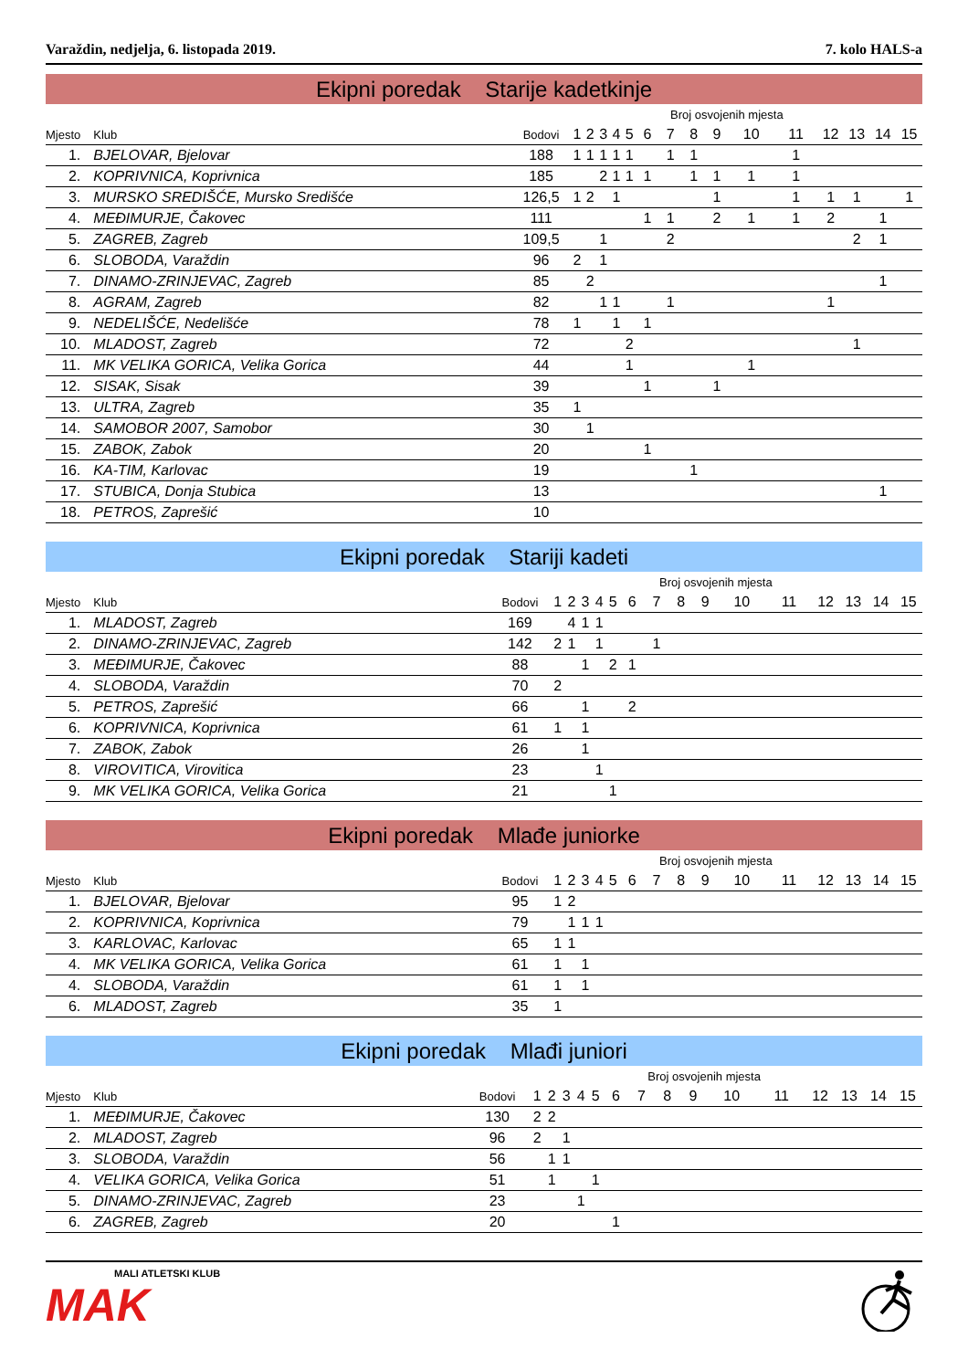Varaždin, nedjelja, 6. listopada 2019. 7. kolo HALS-a
Ekipni poredak Starije kadetkinje
| | | | | | | | | Broj osvojenih mjesta | | | | | | | | | |
| --- | --- | --- | --- | --- | --- | --- | --- | --- | --- | --- | --- | --- | --- | --- | --- | --- | --- |
| Mjesto | Klub | Bodovi | 1 | 2 | 3 | 4 | 5 | 6 | 7 | 8 | 9 | 10 | 11 | 12 | 13 | 14 | 15 |
| 1. | BJELOVAR, Bjelovar | 188 | 1 | 1 | 1 | 1 | 1 | | 1 | 1 | | | 1 | | | | |
| 2. | KOPRIVNICA, Koprivnica | 185 | | | 2 | 1 | 1 | 1 | | 1 | 1 | 1 | 1 | | | | |
| 3. | MURSKO SREDIŠĆE, Mursko Središće | 126,5 | 1 | 2 | | 1 | | | | | 1 | | 1 | 1 | 1 | | 1 |
| 4. | MEĐIMURJE, Čakovec | 111 | | | | | | 1 | 1 | | 2 | 1 | 1 | 2 | | 1 | |
| 5. | ZAGREB, Zagreb | 109,5 | | | 1 | | | | 2 | | | | | | 2 | 1 | |
| 6. | SLOBODA, Varaždin | 96 | 2 | | 1 | | | | | | | | | | | | |
| 7. | DINAMO-ZRINJEVAC, Zagreb | 85 | | 2 | | | | | | | | | | | | 1 | |
| 8. | AGRAM, Zagreb | 82 | | | 1 | 1 | | | 1 | | | | | 1 | | | |
| 9. | NEDELIŠĆE, Nedelišće | 78 | 1 | | | 1 | | 1 | | | | | | | | | |
| 10. | MLADOST, Zagreb | 72 | | | | | 2 | | | | | | | | 1 | | |
| 11. | MK VELIKA GORICA, Velika Gorica | 44 | | | | | 1 | | | | | 1 | | | | | |
| 12. | SISAK, Sisak | 39 | | | | | | 1 | | | 1 | | | | | | |
| 13. | ULTRA, Zagreb | 35 | 1 | | | | | | | | | | | | | | |
| 14. | SAMOBOR 2007, Samobor | 30 | | 1 | | | | | | | | | | | | | |
| 15. | ZABOK, Zabok | 20 | | | | | | 1 | | | | | | | | | |
| 16. | KA-TIM, Karlovac | 19 | | | | | | | | 1 | | | | | | | |
| 17. | STUBICA, Donja Stubica | 13 | | | | | | | | | | | | | | 1 | |
| 18. | PETROS, Zaprešić | 10 | | | | | | | | | | | | | | | |
Ekipni poredak Stariji kadeti
| | | | | | | | | Broj osvojenih mjesta | | | | | | | | | |
| --- | --- | --- | --- | --- | --- | --- | --- | --- | --- | --- | --- | --- | --- | --- | --- | --- | --- |
| Mjesto | Klub | Bodovi | 1 | 2 | 3 | 4 | 5 | 6 | 7 | 8 | 9 | 10 | 11 | 12 | 13 | 14 | 15 |
| 1. | MLADOST, Zagreb | 169 | | 4 | 1 | 1 | | | | | | | | | | | |
| 2. | DINAMO-ZRINJEVAC, Zagreb | 142 | 2 | 1 | | 1 | | | 1 | | | | | | | | |
| 3. | MEĐIMURJE, Čakovec | 88 | | | 1 | | 2 | 1 | | | | | | | | | |
| 4. | SLOBODA, Varaždin | 70 | 2 | | | | | | | | | | | | | | |
| 5. | PETROS, Zaprešić | 66 | | | 1 | | | 2 | | | | | | | | | |
| 6. | KOPRIVNICA, Koprivnica | 61 | 1 | | 1 | | | | | | | | | | | | |
| 7. | ZABOK, Zabok | 26 | | | 1 | | | | | | | | | | | | |
| 8. | VIROVITICA, Virovitica | 23 | | | | 1 | | | | | | | | | | | |
| 9. | MK VELIKA GORICA, Velika Gorica | 21 | | | | | 1 | | | | | | | | | | |
Ekipni poredak Mlađe juniorke
| | | | | | | | | Broj osvojenih mjesta | | | | | | | | | |
| --- | --- | --- | --- | --- | --- | --- | --- | --- | --- | --- | --- | --- | --- | --- | --- | --- | --- |
| Mjesto | Klub | Bodovi | 1 | 2 | 3 | 4 | 5 | 6 | 7 | 8 | 9 | 10 | 11 | 12 | 13 | 14 | 15 |
| 1. | BJELOVAR, Bjelovar | 95 | 1 | 2 | | | | | | | | | | | | | |
| 2. | KOPRIVNICA, Koprivnica | 79 | | 1 | 1 | 1 | | | | | | | | | | | |
| 3. | KARLOVAC, Karlovac | 65 | 1 | 1 | | | | | | | | | | | | | |
| 4. | MK VELIKA GORICA, Velika Gorica | 61 | 1 | | 1 | | | | | | | | | | | | |
| 4. | SLOBODA, Varaždin | 61 | 1 | | 1 | | | | | | | | | | | | |
| 6. | MLADOST, Zagreb | 35 | 1 | | | | | | | | | | | | | | |
Ekipni poredak Mlađi juniori
| | | | | | | | | Broj osvojenih mjesta | | | | | | | | | |
| --- | --- | --- | --- | --- | --- | --- | --- | --- | --- | --- | --- | --- | --- | --- | --- | --- | --- |
| Mjesto | Klub | Bodovi | 1 | 2 | 3 | 4 | 5 | 6 | 7 | 8 | 9 | 10 | 11 | 12 | 13 | 14 | 15 |
| 1. | MEĐIMURJE, Čakovec | 130 | 2 | 2 | | | | | | | | | | | | | |
| 2. | MLADOST, Zagreb | 96 | 2 | | 1 | | | | | | | | | | | | |
| 3. | SLOBODA, Varaždin | 56 | | 1 | 1 | | | | | | | | | | | | |
| 4. | VELIKA GORICA, Velika Gorica | 51 | | 1 | | | 1 | | | | | | | | | | |
| 5. | DINAMO-ZRINJEVAC, Zagreb | 23 | | | | 1 | | | | | | | | | | | |
| 6. | ZAGREB, Zagreb | 20 | | | | | | 1 | | | | | | | | | |
MALI ATLETSKI KLUB
MAK